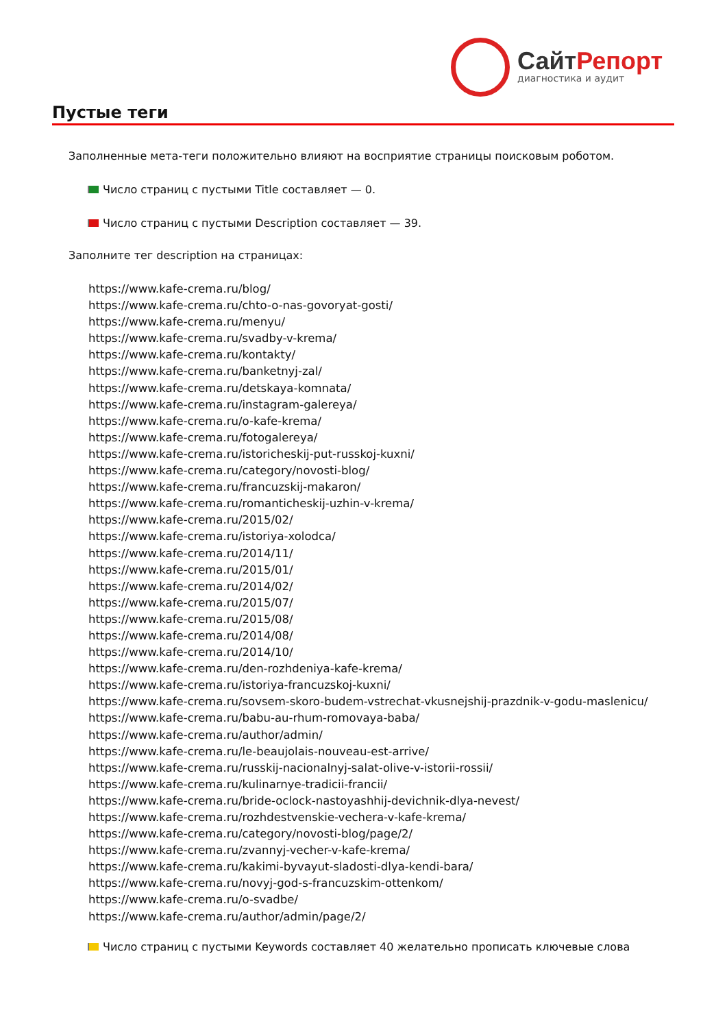СайтРепорт
диагностика и аудит
Пустые теги
Заполненные мета-теги положительно влияют на восприятие страницы поисковым роботом.
Число страниц с пустыми Title составляет — 0.
Число страниц с пустыми Description составляет — 39.
Заполните тег description на страницах:
https://www.kafe-crema.ru/blog/
https://www.kafe-crema.ru/chto-o-nas-govoryat-gosti/
https://www.kafe-crema.ru/menyu/
https://www.kafe-crema.ru/svadby-v-krema/
https://www.kafe-crema.ru/kontakty/
https://www.kafe-crema.ru/banketnyj-zal/
https://www.kafe-crema.ru/detskaya-komnata/
https://www.kafe-crema.ru/instagram-galereya/
https://www.kafe-crema.ru/o-kafe-krema/
https://www.kafe-crema.ru/fotogalereya/
https://www.kafe-crema.ru/istoricheskij-put-russkoj-kuxni/
https://www.kafe-crema.ru/category/novosti-blog/
https://www.kafe-crema.ru/francuzskij-makaron/
https://www.kafe-crema.ru/romanticheskij-uzhin-v-krema/
https://www.kafe-crema.ru/2015/02/
https://www.kafe-crema.ru/istoriya-xolodca/
https://www.kafe-crema.ru/2014/11/
https://www.kafe-crema.ru/2015/01/
https://www.kafe-crema.ru/2014/02/
https://www.kafe-crema.ru/2015/07/
https://www.kafe-crema.ru/2015/08/
https://www.kafe-crema.ru/2014/08/
https://www.kafe-crema.ru/2014/10/
https://www.kafe-crema.ru/den-rozhdeniya-kafe-krema/
https://www.kafe-crema.ru/istoriya-francuzskoj-kuxni/
https://www.kafe-crema.ru/sovsem-skoro-budem-vstrechat-vkusnejshij-prazdnik-v-godu-maslenicu/
https://www.kafe-crema.ru/babu-au-rhum-romovaya-baba/
https://www.kafe-crema.ru/author/admin/
https://www.kafe-crema.ru/le-beaujolais-nouveau-est-arrive/
https://www.kafe-crema.ru/russkij-nacionalnyj-salat-olive-v-istorii-rossii/
https://www.kafe-crema.ru/kulinarnye-tradicii-francii/
https://www.kafe-crema.ru/bride-oclock-nastoyashhij-devichnik-dlya-nevest/
https://www.kafe-crema.ru/rozhdestvenskie-vechera-v-kafe-krema/
https://www.kafe-crema.ru/category/novosti-blog/page/2/
https://www.kafe-crema.ru/zvannyj-vecher-v-kafe-krema/
https://www.kafe-crema.ru/kakimi-byvayut-sladosti-dlya-kendi-bara/
https://www.kafe-crema.ru/novyj-god-s-francuzskim-ottenkom/
https://www.kafe-crema.ru/o-svadbe/
https://www.kafe-crema.ru/author/admin/page/2/
Число страниц с пустыми Keywords составляет 40 желательно прописать ключевые слова